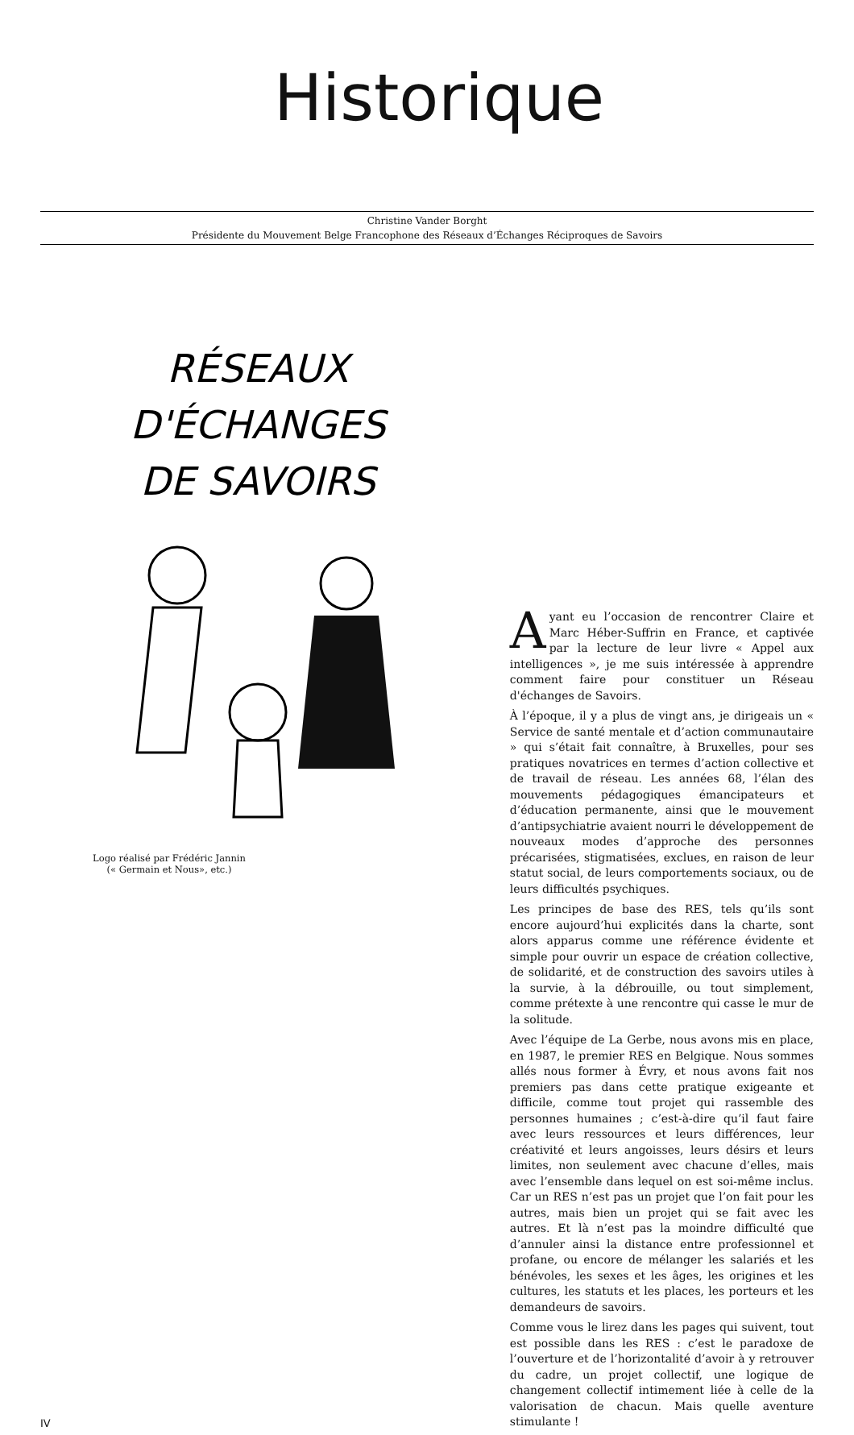Historique
Christine Vander Borght
Présidente du Mouvement Belge Francophone des Réseaux d’Échanges Réciproques de Savoirs
RÉSEAUX
D'ÉCHANGES
DE SAVOIRS
Logo réalisé par Frédéric Jannin
(« Germain et Nous», etc.)
Ayant eu l’occasion de rencontrer Claire et Marc Héber-Suffrin en France, et captivée par la lecture de leur livre « Appel aux intelligences », je me suis intéressée à apprendre comment faire pour constituer un Réseau d'échanges de Savoirs.
À l’époque, il y a plus de vingt ans, je dirigeais un « Service de santé mentale et d’action communautaire » qui s’était fait connaître, à Bruxelles, pour ses pratiques novatrices en termes d’action collective et de travail de réseau. Les années 68, l’élan des mouvements pédagogiques émancipateurs et d’éducation permanente, ainsi que le mouvement d’antipsychiatrie avaient nourri le développement de nouveaux modes d’approche des personnes précarisées, stigmatisées, exclues, en raison de leur statut social, de leurs comportements sociaux, ou de leurs difficultés psychiques.
Les principes de base des RES, tels qu’ils sont encore aujourd’hui explicités dans la charte, sont alors apparus comme une référence évidente et simple pour ouvrir un espace de création collective, de solidarité, et de construction des savoirs utiles à la survie, à la débrouille, ou tout simplement, comme prétexte à une rencontre qui casse le mur de la solitude.
Avec l’équipe de La Gerbe, nous avons mis en place, en 1987, le premier RES en Belgique. Nous sommes allés nous former à Évry, et nous avons fait nos premiers pas dans cette pratique exigeante et difficile, comme tout projet qui rassemble des personnes humaines ; c’est-à-dire qu’il faut faire avec leurs ressources et leurs différences, leur créativité et leurs angoisses, leurs désirs et leurs limites, non seulement avec chacune d’elles, mais avec l’ensemble dans lequel on est soi-même inclus. Car un RES n’est pas un projet que l’on fait pour les autres, mais bien un projet qui se fait avec les autres. Et là n’est pas la moindre difficulté que d’annuler ainsi la distance entre professionnel et profane, ou encore de mélanger les salariés et les bénévoles, les sexes et les âges, les origines et les cultures, les statuts et les places, les porteurs et les demandeurs de savoirs.
Comme vous le lirez dans les pages qui suivent, tout est possible dans les RES : c’est le paradoxe de l’ouverture et de l’horizontalité d’avoir à y retrouver du cadre, un projet collectif, une logique de changement collectif intimement liée à celle de la valorisation de chacun. Mais quelle aventure stimulante !
IV